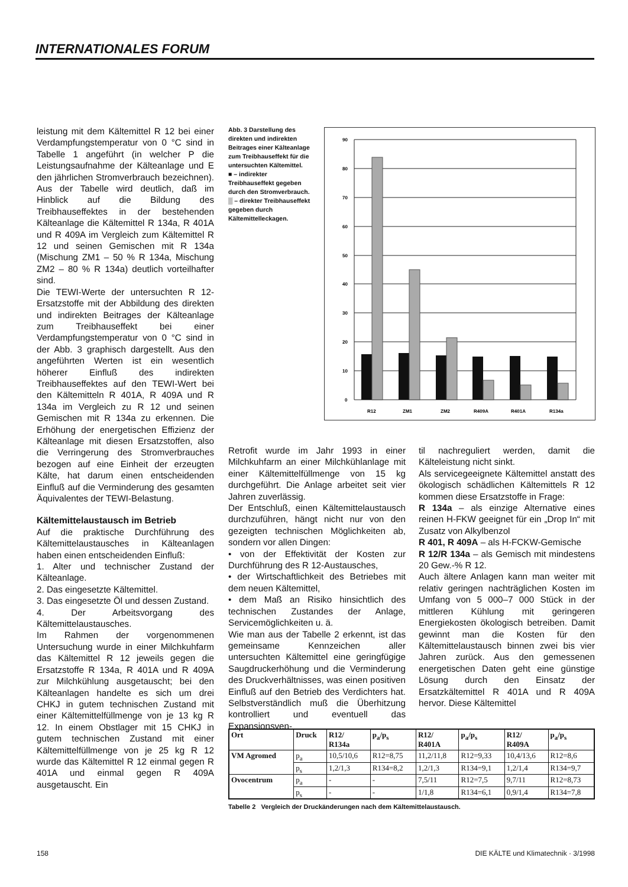INTERNATIONALES FORUM
leistung mit dem Kältemittel R 12 bei einer Verdampfungstemperatur von 0 °C sind in Tabelle 1 angeführt (in welcher P die Leistungsaufnahme der Kälteanlage und E den jährlichen Stromverbrauch bezeichnen). Aus der Tabelle wird deutlich, daß im Hinblick auf die Bildung des Treibhauseffektes in der bestehenden Kälteanlage die Kältemittel R 134a, R 401A und R 409A im Vergleich zum Kältemittel R 12 und seinen Gemischen mit R 134a (Mischung ZM1 – 50 % R 134a, Mischung ZM2 – 80 % R 134a) deutlich vorteilhafter sind.
Die TEWI-Werte der untersuchten R 12-Ersatzstoffe mit der Abbildung des direkten und indirekten Beitrages der Kälteanlage zum Treibhauseffekt bei einer Verdampfungstemperatur von 0 °C sind in der Abb. 3 graphisch dargestellt. Aus den angeführten Werten ist ein wesentlich höherer Einfluß des indirekten Treibhauseffektes auf den TEWI-Wert bei den Kältemitteln R 401A, R 409A und R 134a im Vergleich zu R 12 und seinen Gemischen mit R 134a zu erkennen. Die Erhöhung der energetischen Effizienz der Kälteanlage mit diesen Ersatzstoffen, also die Verringerung des Stromverbrauches bezogen auf eine Einheit der erzeugten Kälte, hat darum einen entscheidenden Einfluß auf die Verminderung des gesamten Äquivalentes der TEWI-Belastung.
Kältemittelaustausch im Betrieb
Auf die praktische Durchführung des Kältemittelaustausches in Kälteanlagen haben einen entscheidenden Einfluß:
1. Alter und technischer Zustand der Kälteanlage.
2. Das eingesetzte Kältemittel.
3. Das eingesetzte Öl und dessen Zustand.
4. Der Arbeitsvorgang des Kältemittelaustausches.
Im Rahmen der vorgenommenen Untersuchung wurde in einer Milchkuhfarm das Kältemittel R 12 jeweils gegen die Ersatzstoffe R 134a, R 401A und R 409A zur Milchkühlung ausgetauscht; bei den Kälteanlagen handelte es sich um drei CHKJ in gutem technischen Zustand mit einer Kältemittelfüllmenge von je 13 kg R 12. In einem Obstlager mit 15 CHKJ in gutem technischen Zustand mit einer Kältemittelfüllmenge von je 25 kg R 12 wurde das Kältemittel R 12 einmal gegen R 401A und einmal gegen R 409A ausgetauscht. Ein
Abb. 3 Darstellung des direkten und indirekten Beitrages einer Kälteanlage zum Treibhauseffekt für die untersuchten Kältemittel.
■ – indirekter Treibhauseffekt gegeben durch den Stromverbrauch.
▒ – direkter Treibhauseffekt gegeben durch Kältemittelleckagen.
90
80
70
60
50
40
30
20
10
0
R12
ZM1
ZM2
R409A
R401A
R134a
Retrofit wurde im Jahr 1993 in einer Milchkuhfarm an einer Milchkühlanlage mit einer Kältemittelfüllmenge von 15 kg durchgeführt. Die Anlage arbeitet seit vier Jahren zuverlässig.
Der Entschluß, einen Kältemittelaustausch durchzuführen, hängt nicht nur von den gezeigten technischen Möglichkeiten ab, sondern vor allen Dingen:
• von der Effektivität der Kosten zur Durchführung des R 12-Austausches,
• der Wirtschaftlichkeit des Betriebes mit dem neuen Kältemittel,
• dem Maß an Risiko hinsichtlich des technischen Zustandes der Anlage, Servicemöglichkeiten u. ä.
Wie man aus der Tabelle 2 erkennt, ist das gemeinsame Kennzeichen aller untersuchten Kältemittel eine geringfügige Saugdruckerhöhung und die Verminderung des Druckverhältnisses, was einen positiven Einfluß auf den Betrieb des Verdichters hat. Selbstverständlich muß die Überhitzung kontrolliert und eventuell das Expansionsven-
til nachreguliert werden, damit die Kälteleistung nicht sinkt.
Als servicegeeignete Kältemittel anstatt des ökologisch schädlichen Kältemittels R 12 kommen diese Ersatzstoffe in Frage:
R 134a – als einzige Alternative eines reinen H-FKW geeignet für ein „Drop In“ mit Zusatz von Alkylbenzol
R 401, R 409A – als H-FCKW-Gemische
R 12/R 134a – als Gemisch mit mindestens 20 Gew.-% R 12.
Auch ältere Anlagen kann man weiter mit relativ geringen nachträglichen Kosten im Umfang von 5 000–7 000 Stück in der mittleren Kühlung mit geringeren Energiekosten ökologisch betreiben. Damit gewinnt man die Kosten für den Kältemittelaustausch binnen zwei bis vier Jahren zurück. Aus den gemessenen energetischen Daten geht eine günstige Lösung durch den Einsatz der Ersatzkältemittel R 401A und R 409A hervor. Diese Kältemittel
| Ort | Druck | R12/ R134a | p<sub>a</sub>/p<sub>s</sub> | R12/ R401A | p<sub>a</sub>/p<sub>s</sub> | R12/ R409A | p<sub>a</sub>/p<sub>s</sub> |
| --- | --- | --- | --- | --- | --- | --- | --- |
| VM Agromed | p<sub>a</sub> | 10,5/10,6 | R12=8,75 | 11,2/11,8 | R12=9,33 | 10,4/13,6 | R12=8,6 |
| | p<sub>s</sub> | 1,2/1,3 | R134=8,2 | 1,2/1,3 | R134=9,1 | 1,2/1,4 | R134=9,7 |
| Ovocentrum | p<sub>a</sub> | - | - | 7,5/11 | R12=7,5 | 9,7/11 | R12=8,73 |
| | p<sub>s</sub> | - | - | 1/1,8 | R134=6,1 | 0,9/1,4 | R134=7,8 |
Tabelle 2 Vergleich der Druckänderungen nach dem Kältemittelaustausch.
158 DIE KÄLTE und Klimatechnik · 3/1998